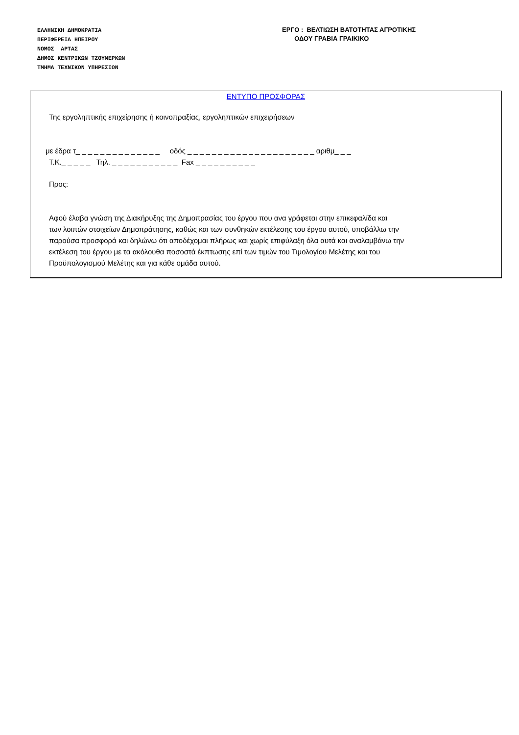ΕΛΛΗΝΙΚΗ ΔΗΜΟΚΡΑΤΙΑ
ΠΕΡΙΦΕΡΕΙΑ ΗΠΕΙΡΟΥ
ΝΟΜΟΣ ΑΡΤΑΣ
ΔΗΜΟΣ ΚΕΝΤΡΙΚΩΝ ΤΖΟΥΜΕΡΚΩΝ
ΤΜΗΜΑ ΤΕΧΝΙΚΩΝ ΥΠΗΡΕΣΙΩΝ
ΕΡΓΟ : ΒΕΛΤΙΩΣΗ ΒΑΤΟΤΗΤΑΣ ΑΓΡΟΤΙΚΗΣ
ΟΔΟΥ ΓΡΑΒΙΑ ΓΡΑΙΚΙΚΟ
ΕΝΤΥΠΟ ΠΡΟΣΦΟΡΑΣ
Της εργοληπτικής επιχείρησης ή κοινοπραξίας, εργοληπτικών επιχειρήσεων
με έδρα τ_ _ _ _ _ _ _ _ _ _ _ _ _ _ οδός _ _ _ _ _ _ _ _ _ _ _ _ _ _ _ _ _ _ _ _ _ αριθμ_ _ _
Τ.Κ._ _ _ _ _ Τηλ. _ _ _ _ _ _ _ _ _ _ _ Fax _ _ _ _ _ _ _ _ _ _
Προς:
Αφού έλαβα γνώση της Διακήρυξης της Δημοπρασίας του έργου που ανα γράφεται στην επικεφαλίδα και
των λοιπών στοιχείων Δημοπράτησης, καθώς και των συνθηκών εκτέλεσης του έργου αυτού, υποβάλλω την
παρούσα προσφορά και δηλώνω ότι αποδέχομαι πλήρως και χωρίς επιφύλαξη όλα αυτά και αναλαμβάνω την
εκτέλεση του έργου με τα ακόλουθα ποσοστά έκπτωσης επί των τιμών του Τιμολογίου Μελέτης και του
Προϋπολογισμού Μελέτης και για κάθε ομάδα αυτού.